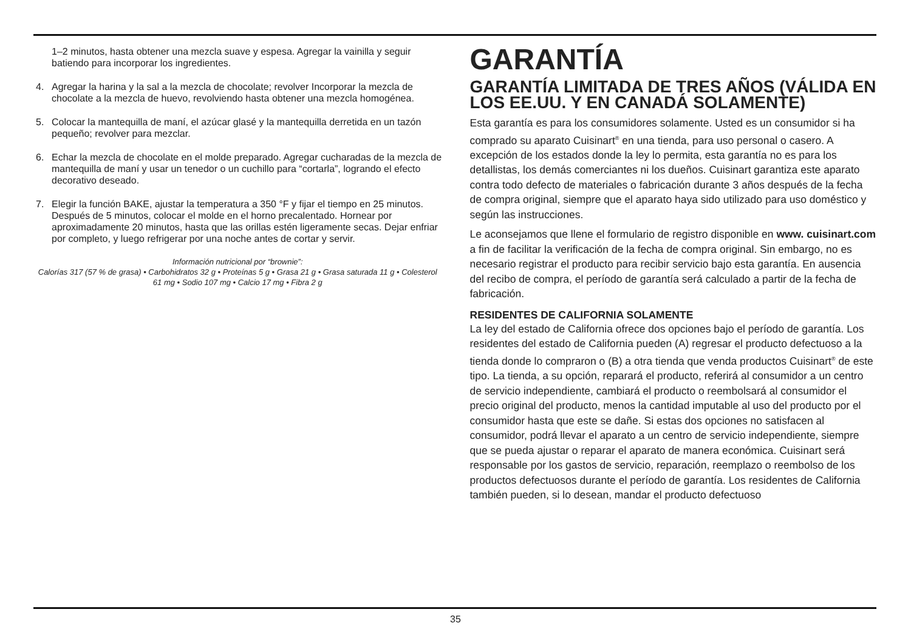1–2 minutos, hasta obtener una mezcla suave y espesa. Agregar la vainilla y seguir batiendo para incorporar los ingredientes.
4. Agregar la harina y la sal a la mezcla de chocolate; revolver Incorporar la mezcla de chocolate a la mezcla de huevo, revolviendo hasta obtener una mezcla homogénea.
5. Colocar la mantequilla de maní, el azúcar glasé y la mantequilla derretida en un tazón pequeño; revolver para mezclar.
6. Echar la mezcla de chocolate en el molde preparado. Agregar cucharadas de la mezcla de mantequilla de maní y usar un tenedor o un cuchillo para “cortarla”, logrando el efecto decorativo deseado.
7. Elegir la función BAKE, ajustar la temperatura a 350 °F y fijar el tiempo en 25 minutos. Después de 5 minutos, colocar el molde en el horno precalentado. Hornear por aproximadamente 20 minutos, hasta que las orillas estén ligeramente secas. Dejar enfriar por completo, y luego refrigerar por una noche antes de cortar y servir.
Información nutricional por “brownie”:
Calorías 317 (57 % de grasa) • Carbohidratos 32 g • Proteínas 5 g • Grasa 21 g • Grasa saturada 11 g • Colesterol 61 mg • Sodio 107 mg • Calcio 17 mg • Fibra 2 g
GARANTÍA
GARANTÍA LIMITADA DE TRES AÑOS (VÁLIDA EN LOS EE.UU. Y EN CANADÁ SOLAMENTE)
Esta garantía es para los consumidores solamente. Usted es un consumidor si ha comprado su aparato Cuisinart<sup>®</sup> en una tienda, para uso personal o casero. A excepción de los estados donde la ley lo permita, esta garantía no es para los detallistas, los demás comerciantes ni los dueños. Cuisinart garantiza este aparato contra todo defecto de materiales o fabricación durante 3 años después de la fecha de compra original, siempre que el aparato haya sido utilizado para uso doméstico y según las instrucciones.
Le aconsejamos que llene el formulario de registro disponible en www. cuisinart.com a fin de facilitar la verificación de la fecha de compra original. Sin embargo, no es necesario registrar el producto para recibir servicio bajo esta garantía. En ausencia del recibo de compra, el período de garantía será calculado a partir de la fecha de fabricación.
RESIDENTES DE CALIFORNIA SOLAMENTE
La ley del estado de California ofrece dos opciones bajo el período de garantía. Los residentes del estado de California pueden (A) regresar el producto defectuoso a la tienda donde lo compraron o (B) a otra tienda que venda productos Cuisinart<sup>®</sup> de este tipo. La tienda, a su opción, reparará el producto, referirá al consumidor a un centro de servicio independiente, cambiará el producto o reembolsará al consumidor el precio original del producto, menos la cantidad imputable al uso del producto por el consumidor hasta que este se dañe. Si estas dos opciones no satisfacen al consumidor, podrá llevar el aparato a un centro de servicio independiente, siempre que se pueda ajustar o reparar el aparato de manera económica. Cuisinart será responsable por los gastos de servicio, reparación, reemplazo o reembolso de los productos defectuosos durante el período de garantía. Los residentes de California también pueden, si lo desean, mandar el producto defectuoso
35